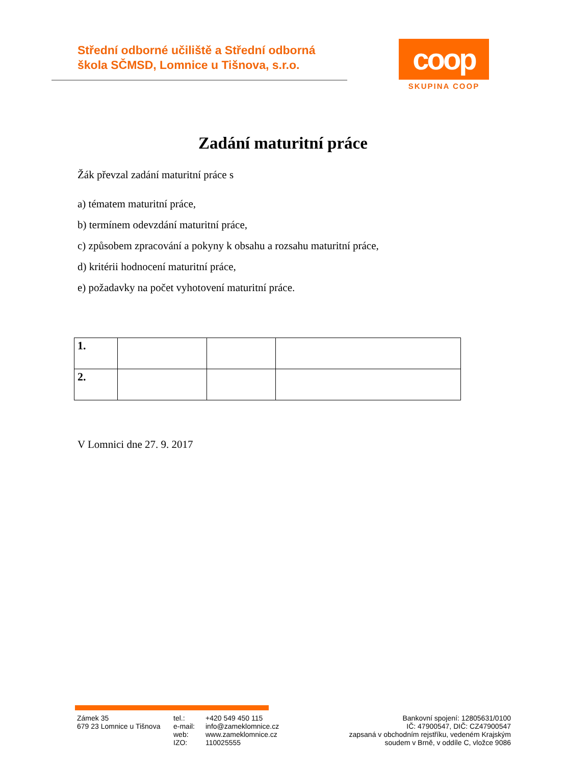Střední odborné učiliště a Střední odborná
škola SČMSD, Lomnice u Tišnova, s.r.o.
coop
SKUPINA COOP
Zadání maturitní práce
Žák převzal zadání maturitní práce s
a) tématem maturitní práce,
b) termínem odevzdání maturitní práce,
c) způsobem zpracování a pokyny k obsahu a rozsahu maturitní práce,
d) kritérii hodnocení maturitní práce,
e) požadavky na počet vyhotovení maturitní práce.
| 1. | | | |
| 2. | | | |
V Lomnici dne 27. 9. 2017
Zámek 35
679 23 Lomnice u Tišnova
tel.:
e-mail:
web:
IZO:
+420 549 450 115
info@zameklomnice.cz
www.zameklomnice.cz
110025555
Bankovní spojení: 12805631/0100
IČ: 47900547, DIČ: CZ47900547
zapsaná v obchodním rejstříku, vedeném Krajským
soudem v Brně, v oddíle C, vložce 9086